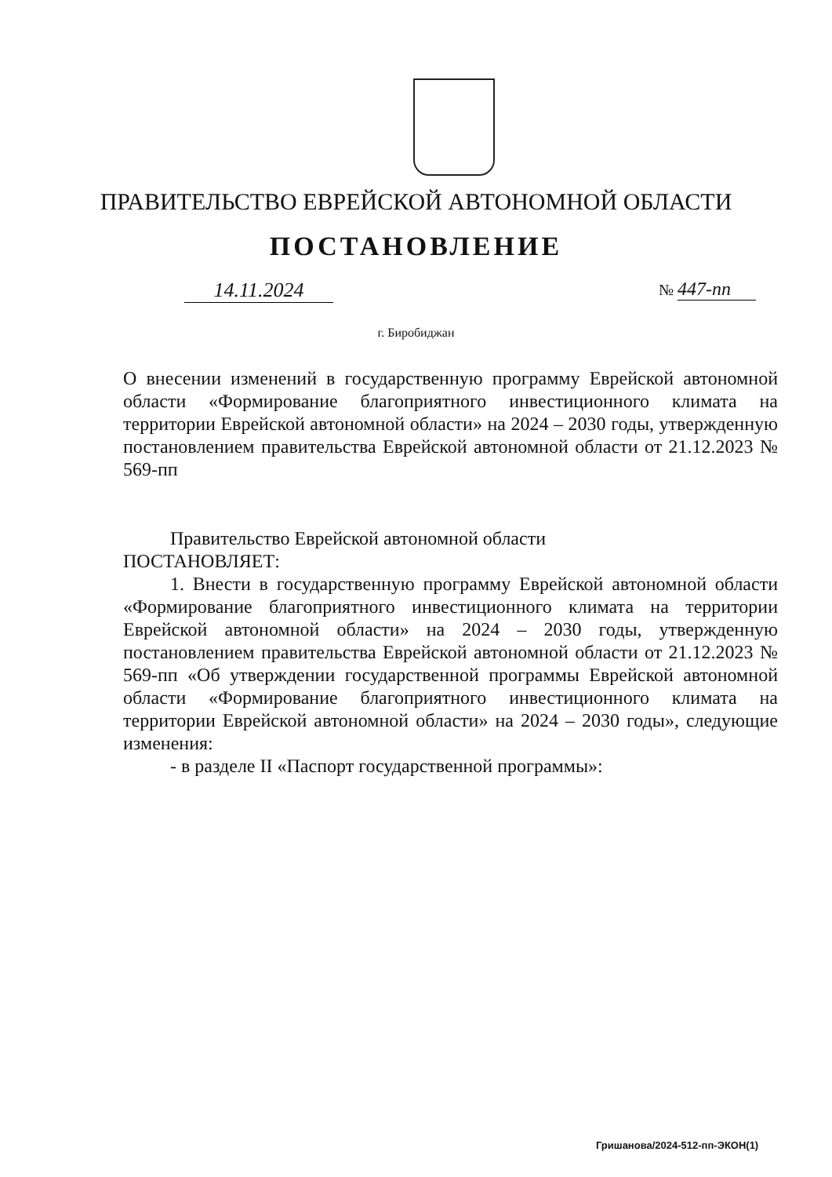ПРАВИТЕЛЬСТВО ЕВРЕЙСКОЙ АВТОНОМНОЙ ОБЛАСТИ
ПОСТАНОВЛЕНИЕ
14.11.2024 № 447-пп
г. Биробиджан
О внесении изменений в государственную программу Еврейской автономной области «Формирование благоприятного инвестиционного климата на территории Еврейской автономной области» на 2024 – 2030 годы, утвержденную постановлением правительства Еврейской автономной области от 21.12.2023 № 569-пп
Правительство Еврейской автономной области
ПОСТАНОВЛЯЕТ:
1. Внести в государственную программу Еврейской автономной области «Формирование благоприятного инвестиционного климата на территории Еврейской автономной области» на 2024 – 2030 годы, утвержденную постановлением правительства Еврейской автономной области от 21.12.2023 № 569-пп «Об утверждении государственной программы Еврейской автономной области «Формирование благоприятного инвестиционного климата на территории Еврейской автономной области» на 2024 – 2030 годы», следующие изменения:
- в разделе II «Паспорт государственной программы»:
Гришанова/2024-512-пп-ЭКОН(1)